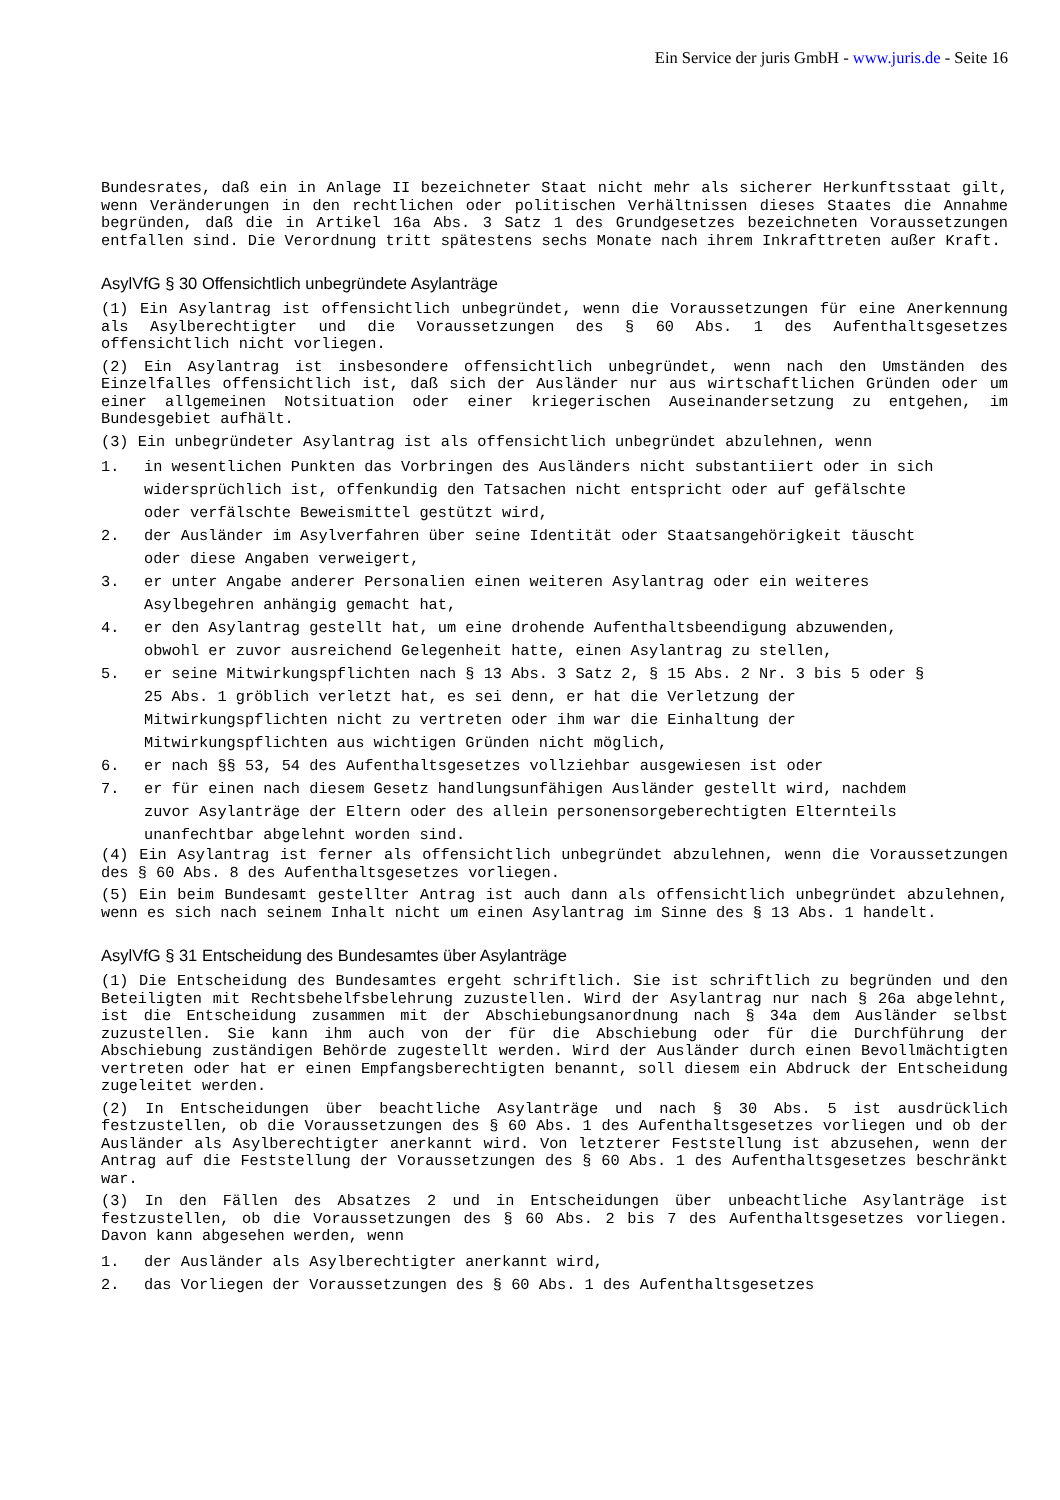Ein Service der juris GmbH - www.juris.de - Seite 16
Bundesrates, daß ein in Anlage II bezeichneter Staat nicht mehr als sicherer Herkunftsstaat gilt, wenn Veränderungen in den rechtlichen oder politischen Verhältnissen dieses Staates die Annahme begründen, daß die in Artikel 16a Abs. 3 Satz 1 des Grundgesetzes bezeichneten Voraussetzungen entfallen sind. Die Verordnung tritt spätestens sechs Monate nach ihrem Inkrafttreten außer Kraft.
AsylVfG § 30 Offensichtlich unbegründete Asylanträge
(1) Ein Asylantrag ist offensichtlich unbegründet, wenn die Voraussetzungen für eine Anerkennung als Asylberechtigter und die Voraussetzungen des § 60 Abs. 1 des Aufenthaltsgesetzes offensichtlich nicht vorliegen.
(2) Ein Asylantrag ist insbesondere offensichtlich unbegründet, wenn nach den Umständen des Einzelfalles offensichtlich ist, daß sich der Ausländer nur aus wirtschaftlichen Gründen oder um einer allgemeinen Notsituation oder einer kriegerischen Auseinandersetzung zu entgehen, im Bundesgebiet aufhält.
(3) Ein unbegründeter Asylantrag ist als offensichtlich unbegründet abzulehnen, wenn
1. in wesentlichen Punkten das Vorbringen des Ausländers nicht substantiiert oder in sich widersprüchlich ist, offenkundig den Tatsachen nicht entspricht oder auf gefälschte oder verfälschte Beweismittel gestützt wird,
2. der Ausländer im Asylverfahren über seine Identität oder Staatsangehörigkeit täuscht oder diese Angaben verweigert,
3. er unter Angabe anderer Personalien einen weiteren Asylantrag oder ein weiteres Asylbegehren anhängig gemacht hat,
4. er den Asylantrag gestellt hat, um eine drohende Aufenthaltsbeendigung abzuwenden, obwohl er zuvor ausreichend Gelegenheit hatte, einen Asylantrag zu stellen,
5. er seine Mitwirkungspflichten nach § 13 Abs. 3 Satz 2, § 15 Abs. 2 Nr. 3 bis 5 oder § 25 Abs. 1 gröblich verletzt hat, es sei denn, er hat die Verletzung der Mitwirkungspflichten nicht zu vertreten oder ihm war die Einhaltung der Mitwirkungspflichten aus wichtigen Gründen nicht möglich,
6. er nach §§ 53, 54 des Aufenthaltsgesetzes vollziehbar ausgewiesen ist oder
7. er für einen nach diesem Gesetz handlungsunfähigen Ausländer gestellt wird, nachdem zuvor Asylanträge der Eltern oder des allein personensorgeberechtigten Elternteils unanfechtbar abgelehnt worden sind.
(4) Ein Asylantrag ist ferner als offensichtlich unbegründet abzulehnen, wenn die Voraussetzungen des § 60 Abs. 8 des Aufenthaltsgesetzes vorliegen.
(5) Ein beim Bundesamt gestellter Antrag ist auch dann als offensichtlich unbegründet abzulehnen, wenn es sich nach seinem Inhalt nicht um einen Asylantrag im Sinne des § 13 Abs. 1 handelt.
AsylVfG § 31 Entscheidung des Bundesamtes über Asylanträge
(1) Die Entscheidung des Bundesamtes ergeht schriftlich. Sie ist schriftlich zu begründen und den Beteiligten mit Rechtsbehelfsbelehrung zuzustellen. Wird der Asylantrag nur nach § 26a abgelehnt, ist die Entscheidung zusammen mit der Abschiebungsanordnung nach § 34a dem Ausländer selbst zuzustellen. Sie kann ihm auch von der für die Abschiebung oder für die Durchführung der Abschiebung zuständigen Behörde zugestellt werden. Wird der Ausländer durch einen Bevollmächtigten vertreten oder hat er einen Empfangsberechtigten benannt, soll diesem ein Abdruck der Entscheidung zugeleitet werden.
(2) In Entscheidungen über beachtliche Asylanträge und nach § 30 Abs. 5 ist ausdrücklich festzustellen, ob die Voraussetzungen des § 60 Abs. 1 des Aufenthaltsgesetzes vorliegen und ob der Ausländer als Asylberechtigter anerkannt wird. Von letzterer Feststellung ist abzusehen, wenn der Antrag auf die Feststellung der Voraussetzungen des § 60 Abs. 1 des Aufenthaltsgesetzes beschränkt war.
(3) In den Fällen des Absatzes 2 und in Entscheidungen über unbeachtliche Asylanträge ist festzustellen, ob die Voraussetzungen des § 60 Abs. 2 bis 7 des Aufenthaltsgesetzes vorliegen. Davon kann abgesehen werden, wenn
1. der Ausländer als Asylberechtigter anerkannt wird,
2. das Vorliegen der Voraussetzungen des § 60 Abs. 1 des Aufenthaltsgesetzes